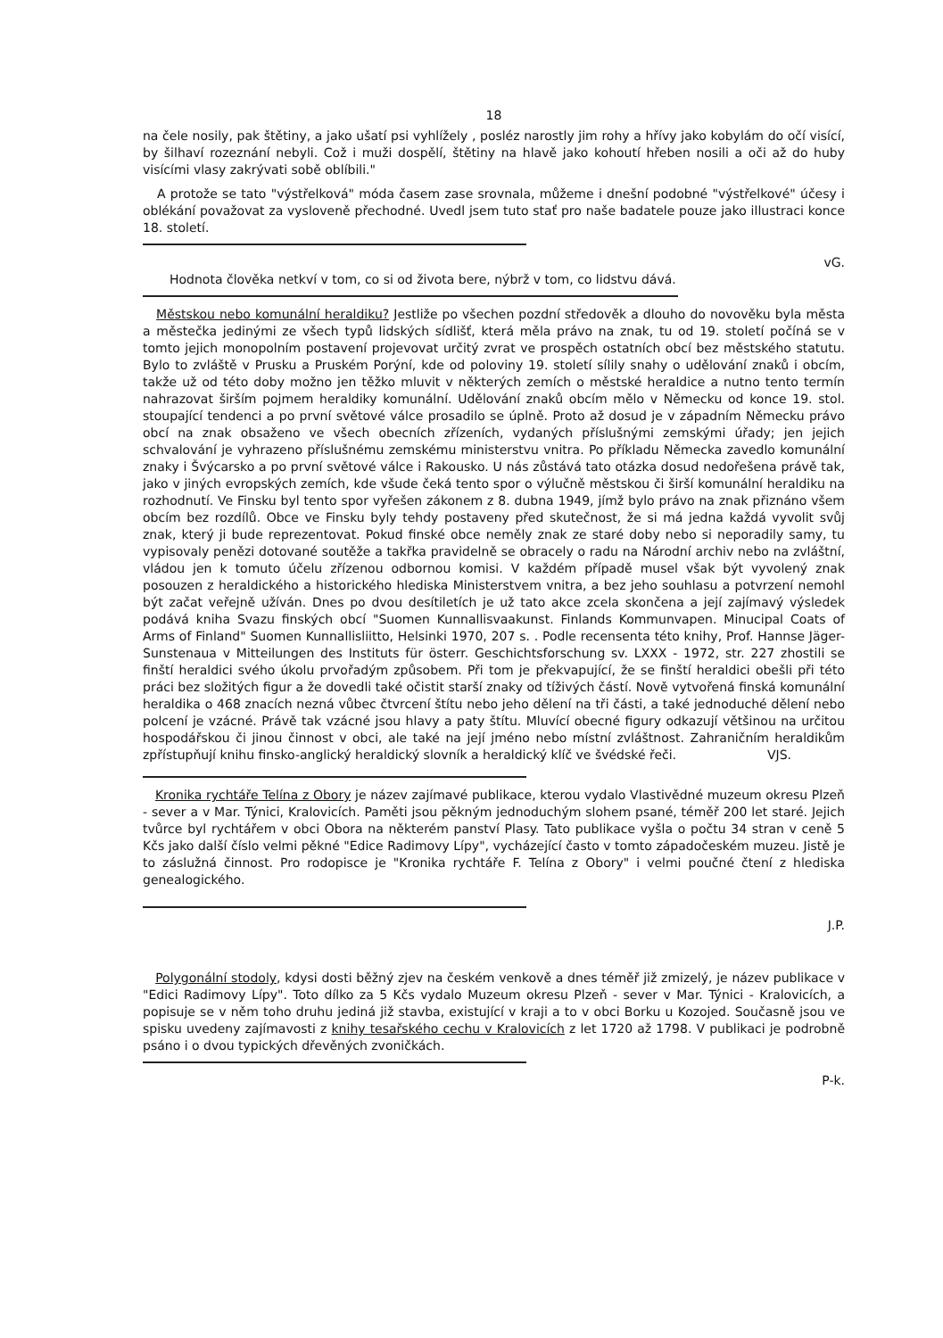18
na čele nosily, pak štětiny, a jako ušatí psi vyhlížely , posléz narostly jim rohy a hřívy jako kobylám do očí visící, by šilhaví rozeznání nebyli. Což i muži dospělí, štětiny na hlavě jako kohoutí hřeben nosili a oči až do huby visícími vlasy zakrývati sobě oblíbili."
A protože se tato "výstřelková" móda časem zase srovnala, můžeme i dnešní podobné "výstřelkové" účesy i oblékání považovat za vysloveně přechodné. Uvedl jsem tuto stať pro naše badatele pouze jako illustraci konce 18. století.
vG.
Hodnota člověka netkví v tom, co si od života bere, nýbrž v tom, co lidstvu dává.
Městskou nebo komunální heraldiku? Jestliže po všechen pozdní středověk a dlouho do novověku byla města a městečka jedinými ze všech typů lidských sídlišť, která měla právo na znak, tu od 19. století počíná se v tomto jejich monopolním postavení projevovat určitý zvrat ve prospěch ostatních obcí bez městského statutu. Bylo to zvláště v Prusku a Pruském Porýní, kde od poloviny 19. století sílily snahy o udělování znaků i obcím, takže už od této doby možno jen těžko mluvit v některých zemích o městské heraldice a nutno tento termín nahrazovat širším pojmem heraldiky komunální. Udělování znaků obcím mělo v Německu od konce 19. stol. stoupající tendenci a po první světové válce prosadilo se úplně. Proto až dosud je v západním Německu právo obcí na znak obsaženo ve všech obecních zřízeních, vydaných příslušnými zemskými úřady; jen jejich schvalování je vyhrazeno příslušnému zemskému ministerstvu vnitra. Po příkladu Německa zavedlo komunální znaky i Švýcarsko a po první světové válce i Rakousko. U nás zůstává tato otázka dosud nedořešena právě tak, jako v jiných evropských zemích, kde všude čeká tento spor o výlučně městskou či širší komunální heraldiku na rozhodnutí. Ve Finsku byl tento spor vyřešen zákonem z 8. dubna 1949, jímž bylo právo na znak přiznáno všem obcím bez rozdílů. Obce ve Finsku byly tehdy postaveny před skutečnost, že si má jedna každá vyvolit svůj znak, který ji bude reprezentovat. Pokud finské obce neměly znak ze staré doby nebo si neporadily samy, tu vypisovaly penězi dotované soutěže a takřka pravidelně se obracely o radu na Národní archiv nebo na zvláštní, vládou jen k tomuto účelu zřízenou odbornou komisi. V každém případě musel však být vyvolený znak posouzen z heraldického a historického hlediska Ministerstvem vnitra, a bez jeho souhlasu a potvrzení nemohl být začat veřejně užíván. Dnes po dvou desítiletích je už tato akce zcela skončena a její zajímavý výsledek podává kniha Svazu finských obcí "Suomen Kunnallisvaakunst. Finlands Kommunvapen. Minucipal Coats of Arms of Finland" Suomen Kunnallisliitto, Helsinki 1970, 207 s. . Podle recensenta této knihy, Prof. Hannse Jäger-Sunstenaua v Mitteilungen des Instituts für österr. Geschichtsforschung sv. LXXX - 1972, str. 227 zhostili se finští heraldici svého úkolu prvořadým způsobem. Při tom je překvapující, že se finští heraldici obešli při této práci bez složitých figur a že dovedli také očistit starší znaky od tíživých částí. Nově vytvořená finská komunální heraldika o 468 znacích nezná vůbec čtvrcení štítu nebo jeho dělení na tři části, a také jednoduché dělení nebo polcení je vzácné. Právě tak vzácné jsou hlavy a paty štítu. Mluvící obecné figury odkazují většinou na určitou hospodářskou či jinou činnost v obci, ale také na její jméno nebo místní zvláštnost. Zahraničním heraldikům zpřístupňují knihu finsko-anglický heraldický slovník a heraldický klíč ve švédské řeči. VJS.
Kronika rychtáře Telína z Obory je název zajímavé publikace, kterou vydalo Vlastivědné muzeum okresu Plzeň - sever a v Mar. Týnici, Kralovicích. Paměti jsou pěkným jednoduchým slohem psané, téměř 200 let staré. Jejich tvůrce byl rychtářem v obci Obora na některém panství Plasy. Tato publikace vyšla o počtu 34 stran v ceně 5 Kčs jako další číslo velmi pěkné "Edice Radimovy Lípy", vycházející často v tomto západočeském muzeu. Jistě je to záslužná činnost. Pro rodopisce je "Kronika rychtáře F. Telína z Obory" i velmi poučné čtení z hlediska genealogického.
J.P.
Polygonální stodoly, kdysi dosti běžný zjev na českém venkově a dnes téměř již zmizelý, je název publikace v "Edici Radimovy Lípy". Toto dílko za 5 Kčs vydalo Muzeum okresu Plzeň - sever v Mar. Týnici - Kralovicích, a popisuje se v něm toho druhu jediná již stavba, existující v kraji a to v obci Borku u Kozojed. Současně jsou ve spisku uvedeny zajímavosti z knihy tesařského cechu v Kralovicích z let 1720 až 1798. V publikaci je podrobně psáno i o dvou typických dřevěných zvoničkách.
P-k.